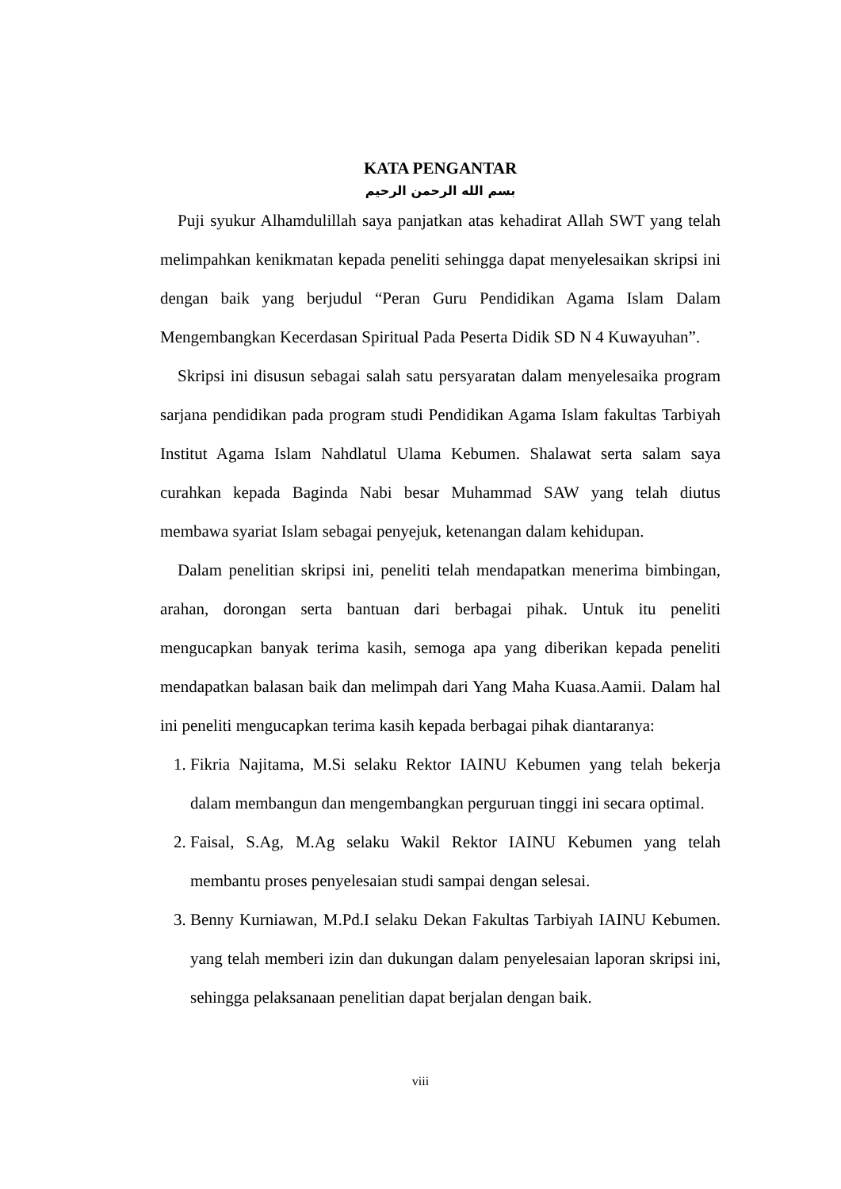KATA PENGANTAR
بسم الله الرحمن الرحيم
Puji syukur Alhamdulillah saya panjatkan atas kehadirat Allah SWT yang telah melimpahkan kenikmatan kepada peneliti sehingga dapat menyelesaikan skripsi ini dengan baik yang berjudul “Peran Guru Pendidikan Agama Islam Dalam Mengembangkan Kecerdasan Spiritual Pada Peserta Didik SD N 4 Kuwayuhan”.
Skripsi ini disusun sebagai salah satu persyaratan dalam menyelesaika program sarjana pendidikan pada program studi Pendidikan Agama Islam fakultas Tarbiyah Institut Agama Islam Nahdlatul Ulama Kebumen. Shalawat serta salam saya curahkan kepada Baginda Nabi besar Muhammad SAW yang telah diutus membawa syariat Islam sebagai penyejuk, ketenangan dalam kehidupan.
Dalam penelitian skripsi ini, peneliti telah mendapatkan menerima bimbingan, arahan, dorongan serta bantuan dari berbagai pihak. Untuk itu peneliti mengucapkan banyak terima kasih, semoga apa yang diberikan kepada peneliti mendapatkan balasan baik dan melimpah dari Yang Maha Kuasa.Aamii. Dalam hal ini peneliti mengucapkan terima kasih kepada berbagai pihak diantaranya:
1. Fikria Najitama, M.Si selaku Rektor IAINU Kebumen yang telah bekerja dalam membangun dan mengembangkan perguruan tinggi ini secara optimal.
2. Faisal, S.Ag, M.Ag selaku Wakil Rektor IAINU Kebumen yang telah membantu proses penyelesaian studi sampai dengan selesai.
3. Benny Kurniawan, M.Pd.I selaku Dekan Fakultas Tarbiyah IAINU Kebumen. yang telah memberi izin dan dukungan dalam penyelesaian laporan skripsi ini, sehingga pelaksanaan penelitian dapat berjalan dengan baik.
viii